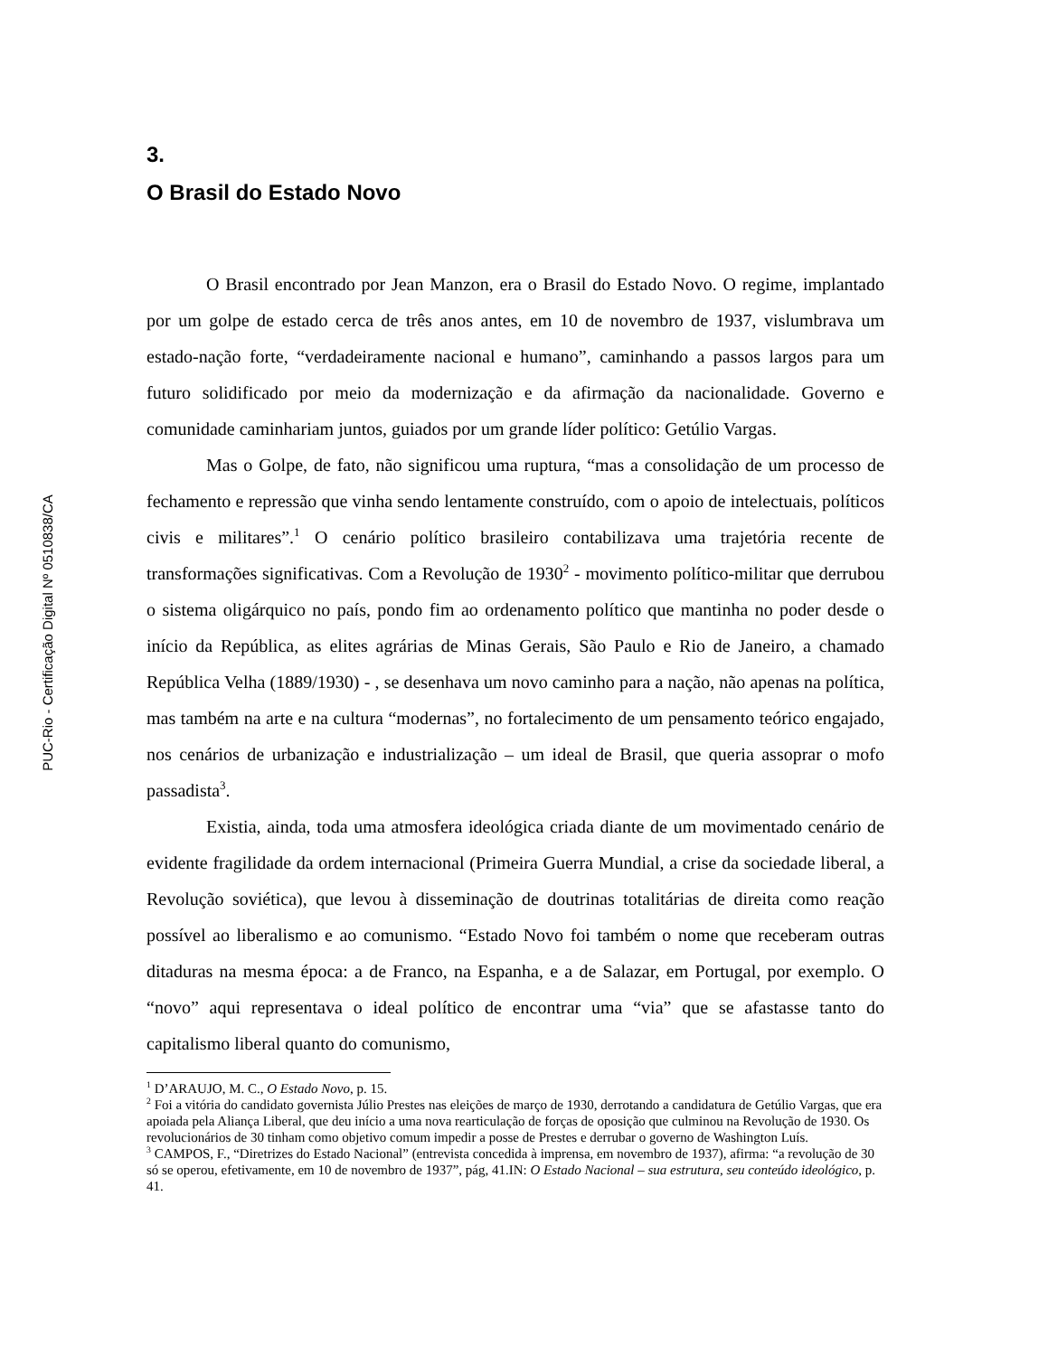PUC-Rio - Certificação Digital Nº 0510838/CA
3.
O Brasil do Estado Novo
O Brasil encontrado por Jean Manzon, era o Brasil do Estado Novo. O regime, implantado por um golpe de estado cerca de três anos antes, em 10 de novembro de 1937, vislumbrava um estado-nação forte, “verdadeiramente nacional e humano”, caminhando a passos largos para um futuro solidificado por meio da modernização e da afirmação da nacionalidade. Governo e comunidade caminhariam juntos, guiados por um grande líder político: Getúlio Vargas.
Mas o Golpe, de fato, não significou uma ruptura, “mas a consolidação de um processo de fechamento e repressão que vinha sendo lentamente construído, com o apoio de intelectuais, políticos civis e militares”.<sup>1</sup> O cenário político brasileiro contabilizava uma trajetória recente de transformações significativas. Com a Revolução de 1930<sup>2</sup> - movimento político-militar que derrubou o sistema oligárquico no país, pondo fim ao ordenamento político que mantinha no poder desde o início da República, as elites agrárias de Minas Gerais, São Paulo e Rio de Janeiro, a chamado República Velha (1889/1930) - , se desenhava um novo caminho para a nação, não apenas na política, mas também na arte e na cultura “modernas”, no fortalecimento de um pensamento teórico engajado, nos cenários de urbanização e industrialização – um ideal de Brasil, que queria assoprar o mofo passadista<sup>3</sup>.
Existia, ainda, toda uma atmosfera ideológica criada diante de um movimentado cenário de evidente fragilidade da ordem internacional (Primeira Guerra Mundial, a crise da sociedade liberal, a Revolução soviética), que levou à disseminação de doutrinas totalitárias de direita como reação possível ao liberalismo e ao comunismo. “Estado Novo foi também o nome que receberam outras ditaduras na mesma época: a de Franco, na Espanha, e a de Salazar, em Portugal, por exemplo. O “novo” aqui representava o ideal político de encontrar uma “via” que se afastasse tanto do capitalismo liberal quanto do comunismo,
<sup>1</sup> D’ARAUJO, M. C., O Estado Novo, p. 15.
<sup>2</sup> Foi a vitória do candidato governista Júlio Prestes nas eleições de março de 1930, derrotando a candidatura de Getúlio Vargas, que era apoiada pela Aliança Liberal, que deu início a uma nova rearticulação de forças de oposição que culminou na Revolução de 1930. Os revolucionários de 30 tinham como objetivo comum impedir a posse de Prestes e derrubar o governo de Washington Luís.
<sup>3</sup> CAMPOS, F., “Diretrizes do Estado Nacional” (entrevista concedida à imprensa, em novembro de 1937), afirma: “a revolução de 30 só se operou, efetivamente, em 10 de novembro de 1937”, pág, 41.IN: O Estado Nacional – sua estrutura, seu conteúdo ideológico, p. 41.